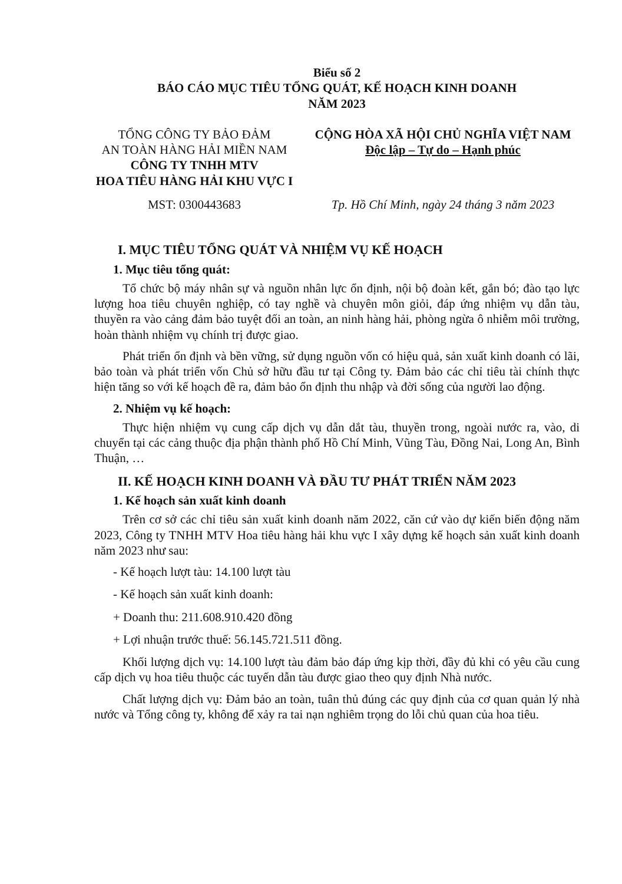Biểu số 2
BÁO CÁO MỤC TIÊU TỔNG QUÁT, KẾ HOẠCH KINH DOANH
NĂM 2023
TỔNG CÔNG TY BẢO ĐẢM
AN TOÀN HÀNG HẢI MIỀN NAM
CÔNG TY TNHH MTV
HOA TIÊU HÀNG HẢI KHU VỰC I
CỘNG HÒA XÃ HỘI CHỦ NGHĨA VIỆT NAM
Độc lập – Tự do – Hạnh phúc
MST: 0300443683 Tp. Hồ Chí Minh, ngày 24 tháng 3 năm 2023
I. MỤC TIÊU TỔNG QUÁT VÀ NHIỆM VỤ KẾ HOẠCH
1. Mục tiêu tổng quát:
Tổ chức bộ máy nhân sự và nguồn nhân lực ổn định, nội bộ đoàn kết, gắn bó; đào tạo lực lượng hoa tiêu chuyên nghiệp, có tay nghề và chuyên môn giỏi, đáp ứng nhiệm vụ dẫn tàu, thuyền ra vào cảng đảm bảo tuyệt đối an toàn, an ninh hàng hải, phòng ngừa ô nhiễm môi trường, hoàn thành nhiệm vụ chính trị được giao.
Phát triển ổn định và bền vững, sử dụng nguồn vốn có hiệu quả, sản xuất kinh doanh có lãi, bảo toàn và phát triển vốn Chủ sở hữu đầu tư tại Công ty. Đảm bảo các chỉ tiêu tài chính thực hiện tăng so với kế hoạch đề ra, đảm bảo ổn định thu nhập và đời sống của người lao động.
2. Nhiệm vụ kế hoạch:
Thực hiện nhiệm vụ cung cấp dịch vụ dẫn dắt tàu, thuyền trong, ngoài nước ra, vào, di chuyển tại các cảng thuộc địa phận thành phố Hồ Chí Minh, Vũng Tàu, Đồng Nai, Long An, Bình Thuận, …
II. KẾ HOẠCH KINH DOANH VÀ ĐẦU TƯ PHÁT TRIỂN NĂM 2023
1. Kế hoạch sản xuất kinh doanh
Trên cơ sở các chỉ tiêu sản xuất kinh doanh năm 2022, căn cứ vào dự kiến biến động năm 2023, Công ty TNHH MTV Hoa tiêu hàng hải khu vực I xây dựng kế hoạch sản xuất kinh doanh năm 2023 như sau:
- Kế hoạch lượt tàu: 14.100 lượt tàu
- Kế hoạch sản xuất kinh doanh:
+ Doanh thu: 211.608.910.420 đồng
+ Lợi nhuận trước thuế: 56.145.721.511 đồng.
Khối lượng dịch vụ: 14.100 lượt tàu đảm bảo đáp ứng kịp thời, đầy đủ khi có yêu cầu cung cấp dịch vụ hoa tiêu thuộc các tuyến dẫn tàu được giao theo quy định Nhà nước.
Chất lượng dịch vụ: Đảm bảo an toàn, tuân thủ đúng các quy định của cơ quan quản lý nhà nước và Tổng công ty, không để xảy ra tai nạn nghiêm trọng do lỗi chủ quan của hoa tiêu.